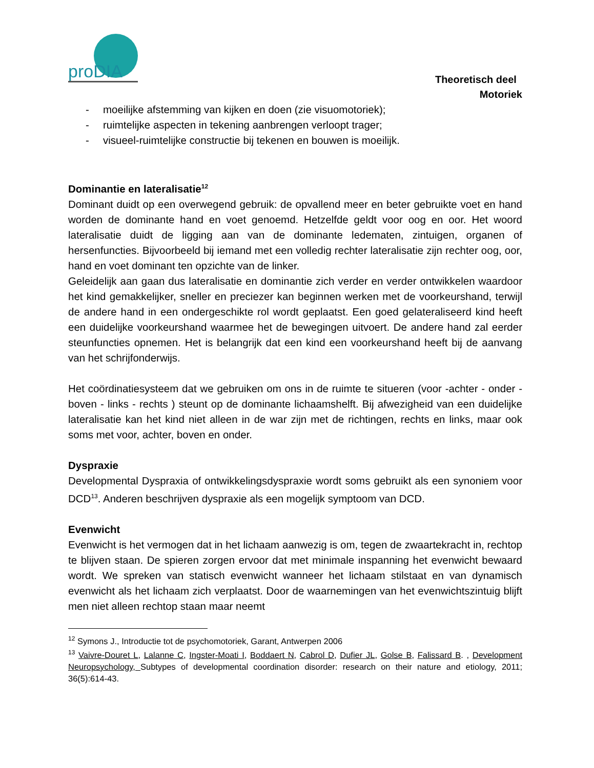proDIA
Theoretisch deel
Motoriek
- moeilijke afstemming van kijken en doen (zie visuomotoriek);
- ruimtelijke aspecten in tekening aanbrengen verloopt trager;
- visueel-ruimtelijke constructie bij tekenen en bouwen is moeilijk.
Dominantie en lateralisatie<sup>12</sup>
Dominant duidt op een overwegend gebruik: de opvallend meer en beter gebruikte voet en hand worden de dominante hand en voet genoemd. Hetzelfde geldt voor oog en oor. Het woord lateralisatie duidt de ligging aan van de dominante ledematen, zintuigen, organen of hersenfuncties. Bijvoorbeeld bij iemand met een volledig rechter lateralisatie zijn rechter oog, oor, hand en voet dominant ten opzichte van de linker.
Geleidelijk aan gaan dus lateralisatie en dominantie zich verder en verder ontwikkelen waardoor het kind gemakkelijker, sneller en preciezer kan beginnen werken met de voorkeurshand, terwijl de andere hand in een ondergeschikte rol wordt geplaatst. Een goed gelateraliseerd kind heeft een duidelijke voorkeurshand waarmee het de bewegingen uitvoert. De andere hand zal eerder steunfuncties opnemen. Het is belangrijk dat een kind een voorkeurshand heeft bij de aanvang van het schrijfonderwijs.
Het coördinatiesysteem dat we gebruiken om ons in de ruimte te situeren (voor -achter - onder - boven - links - rechts ) steunt op de dominante lichaamshelft. Bij afwezigheid van een duidelijke lateralisatie kan het kind niet alleen in de war zijn met de richtingen, rechts en links, maar ook soms met voor, achter, boven en onder.
Dyspraxie
Developmental Dyspraxia of ontwikkelingsdyspraxie wordt soms gebruikt als een synoniem voor DCD<sup>13</sup>. Anderen beschrijven dyspraxie als een mogelijk symptoom van DCD.
Evenwicht
Evenwicht is het vermogen dat in het lichaam aanwezig is om, tegen de zwaartekracht in, rechtop te blijven staan. De spieren zorgen ervoor dat met minimale inspanning het evenwicht bewaard wordt. We spreken van statisch evenwicht wanneer het lichaam stilstaat en van dynamisch evenwicht als het lichaam zich verplaatst. Door de waarnemingen van het evenwichtszintuig blijft men niet alleen rechtop staan maar neemt
<sup>12</sup> Symons J., Introductie tot de psychomotoriek, Garant, Antwerpen 2006
<sup>13</sup> Vaivre-Douret L, Lalanne C, Ingster-Moati I, Boddaert N, Cabrol D, Dufier JL, Golse B, Falissard B. , Development Neuropsychology, Subtypes of developmental coordination disorder: research on their nature and etiology, 2011; 36(5):614-43.